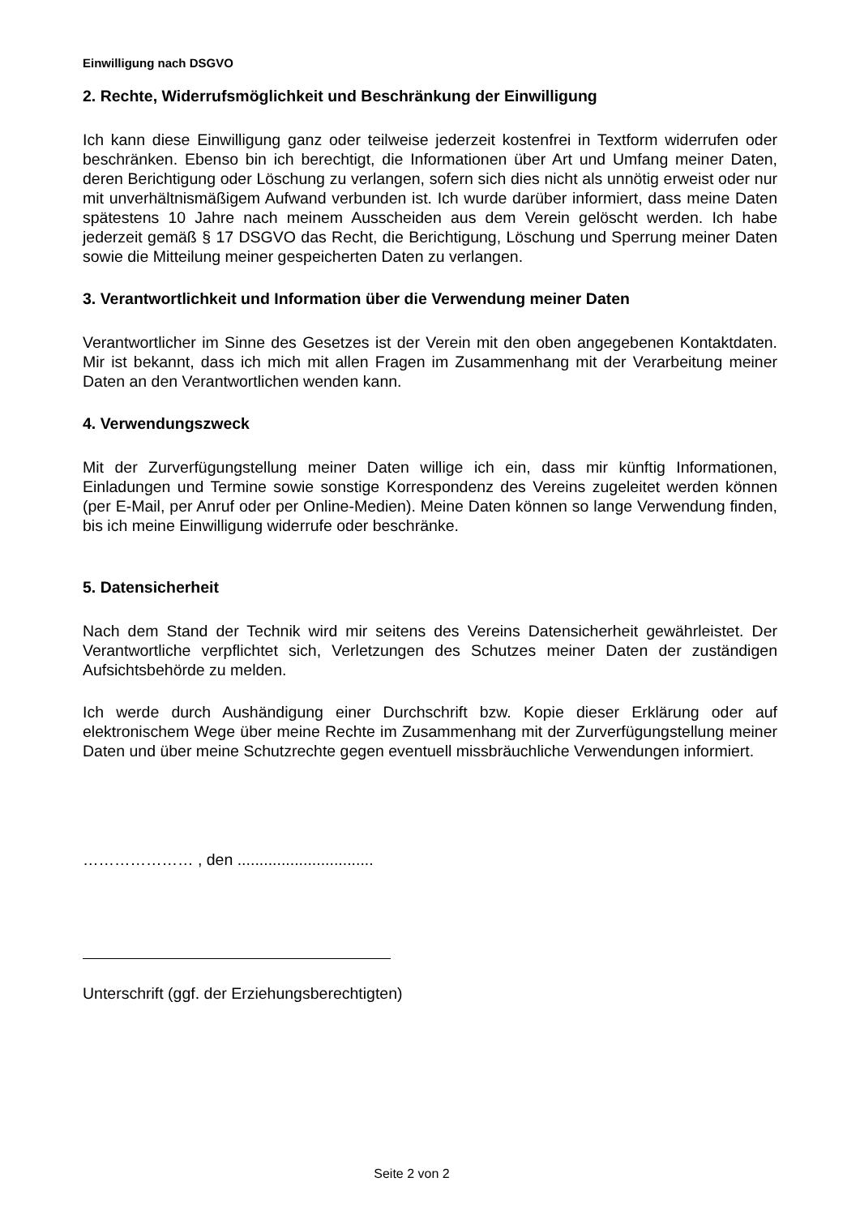Einwilligung nach DSGVO
2. Rechte, Widerrufsmöglichkeit und Beschränkung der Einwilligung
Ich kann diese Einwilligung ganz oder teilweise jederzeit kostenfrei in Textform widerrufen oder beschränken. Ebenso bin ich berechtigt, die Informationen über Art und Umfang meiner Daten, deren Berichtigung oder Löschung zu verlangen, sofern sich dies nicht als unnötig erweist oder nur mit unverhältnismäßigem Aufwand verbunden ist. Ich wurde darüber informiert, dass meine Daten spätestens 10 Jahre nach meinem Ausscheiden aus dem Verein gelöscht werden. Ich habe jederzeit gemäß § 17 DSGVO das Recht, die Berichtigung, Löschung und Sperrung meiner Daten sowie die Mitteilung meiner gespeicherten Daten zu verlangen.
3. Verantwortlichkeit und Information über die Verwendung meiner Daten
Verantwortlicher im Sinne des Gesetzes ist der Verein mit den oben angegebenen Kontaktdaten. Mir ist bekannt, dass ich mich mit allen Fragen im Zusammenhang mit der Verarbeitung meiner Daten an den Verantwortlichen wenden kann.
4. Verwendungszweck
Mit der Zurverfügungstellung meiner Daten willige ich ein, dass mir künftig Informationen, Einladungen und Termine sowie sonstige Korrespondenz des Vereins zugeleitet werden können (per E-Mail, per Anruf oder per Online-Medien). Meine Daten können so lange Verwendung finden, bis ich meine Einwilligung widerrufe oder beschränke.
5. Datensicherheit
Nach dem Stand der Technik wird mir seitens des Vereins Datensicherheit gewährleistet. Der Verantwortliche verpflichtet sich, Verletzungen des Schutzes meiner Daten der zuständigen Aufsichtsbehörde zu melden.
Ich werde durch Aushändigung einer Durchschrift bzw. Kopie dieser Erklärung oder auf elektronischem Wege über meine Rechte im Zusammenhang mit der Zurverfügungstellung meiner Daten und über meine Schutzrechte gegen eventuell missbräuchliche Verwendungen informiert.
………………… , den ...............................
Unterschrift (ggf. der Erziehungsberechtigten)
Seite 2 von 2